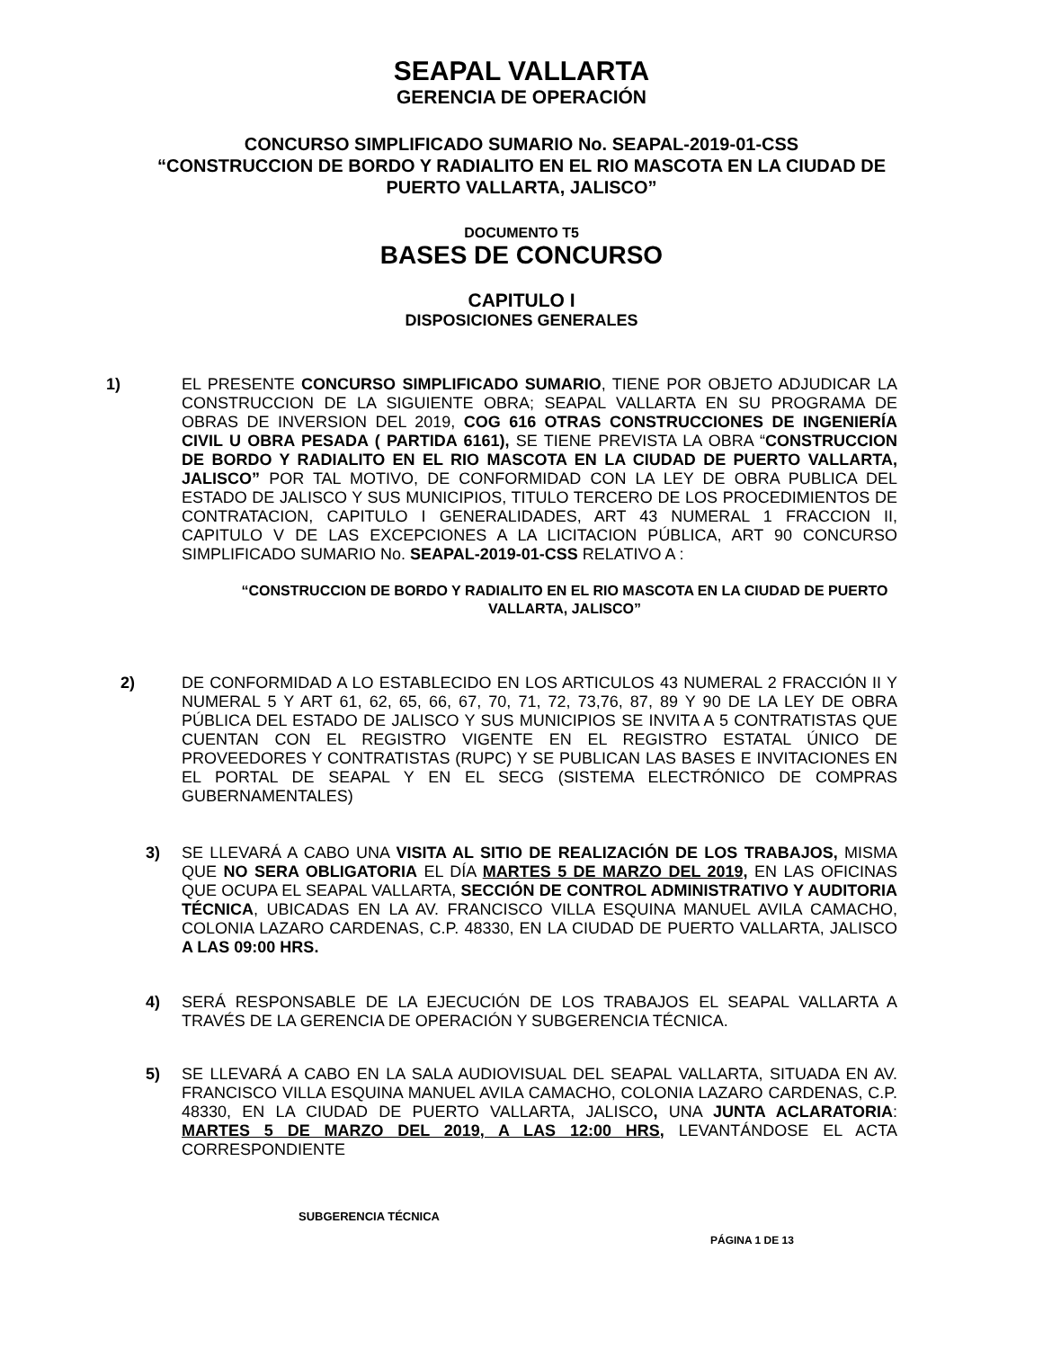SEAPAL VALLARTA
GERENCIA DE OPERACIÓN
CONCURSO SIMPLIFICADO SUMARIO No. SEAPAL-2019-01-CSS
“CONSTRUCCION DE BORDO Y RADIALITO EN EL RIO MASCOTA EN LA CIUDAD DE PUERTO VALLARTA, JALISCO”
DOCUMENTO T5
BASES DE CONCURSO
CAPITULO I
DISPOSICIONES GENERALES
1) EL PRESENTE CONCURSO SIMPLIFICADO SUMARIO, TIENE POR OBJETO ADJUDICAR LA CONSTRUCCION DE LA SIGUIENTE OBRA; SEAPAL VALLARTA EN SU PROGRAMA DE OBRAS DE INVERSION DEL 2019, COG 616 OTRAS CONSTRUCCIONES DE INGENIERÍA CIVIL U OBRA PESADA ( PARTIDA 6161), SE TIENE PREVISTA LA OBRA “CONSTRUCCION DE BORDO Y RADIALITO EN EL RIO MASCOTA EN LA CIUDAD DE PUERTO VALLARTA, JALISCO” POR TAL MOTIVO, DE CONFORMIDAD CON LA LEY DE OBRA PUBLICA DEL ESTADO DE JALISCO Y SUS MUNICIPIOS, TITULO TERCERO DE LOS PROCEDIMIENTOS DE CONTRATACION, CAPITULO I GENERALIDADES, ART 43 NUMERAL 1 FRACCION II, CAPITULO V DE LAS EXCEPCIONES A LA LICITACION PÚBLICA, ART 90 CONCURSO SIMPLIFICADO SUMARIO No. SEAPAL-2019-01-CSS RELATIVO A :
“CONSTRUCCION DE BORDO Y RADIALITO EN EL RIO MASCOTA EN LA CIUDAD DE PUERTO VALLARTA, JALISCO”
2) DE CONFORMIDAD A LO ESTABLECIDO EN LOS ARTICULOS 43 NUMERAL 2 FRACCIÓN II Y NUMERAL 5 Y ART 61, 62, 65, 66, 67, 70, 71, 72, 73,76, 87, 89 Y 90 DE LA LEY DE OBRA PÚBLICA DEL ESTADO DE JALISCO Y SUS MUNICIPIOS SE INVITA A 5 CONTRATISTAS QUE CUENTAN CON EL REGISTRO VIGENTE EN EL REGISTRO ESTATAL ÚNICO DE PROVEEDORES Y CONTRATISTAS (RUPC) Y SE PUBLICAN LAS BASES E INVITACIONES EN EL PORTAL DE SEAPAL Y EN EL SECG (SISTEMA ELECTRÓNICO DE COMPRAS GUBERNAMENTALES)
3) SE LLEVARÁ A CABO UNA VISITA AL SITIO DE REALIZACIÓN DE LOS TRABAJOS, MISMA QUE NO SERA OBLIGATORIA EL DÍA MARTES 5 DE MARZO DEL 2019, EN LAS OFICINAS QUE OCUPA EL SEAPAL VALLARTA, SECCIÓN DE CONTROL ADMINISTRATIVO Y AUDITORIA TÉCNICA, UBICADAS EN LA AV. FRANCISCO VILLA ESQUINA MANUEL AVILA CAMACHO, COLONIA LAZARO CARDENAS, C.P. 48330, EN LA CIUDAD DE PUERTO VALLARTA, JALISCO A LAS 09:00 HRS.
4) SERÁ RESPONSABLE DE LA EJECUCIÓN DE LOS TRABAJOS EL SEAPAL VALLARTA A TRAVÉS DE LA GERENCIA DE OPERACIÓN Y SUBGERENCIA TÉCNICA.
5) SE LLEVARÁ A CABO EN LA SALA AUDIOVISUAL DEL SEAPAL VALLARTA, SITUADA EN AV. FRANCISCO VILLA ESQUINA MANUEL AVILA CAMACHO, COLONIA LAZARO CARDENAS, C.P. 48330, EN LA CIUDAD DE PUERTO VALLARTA, JALISCO, UNA JUNTA ACLARATORIA: MARTES 5 DE MARZO DEL 2019, A LAS 12:00 HRS, LEVANTÁNDOSE EL ACTA CORRESPONDIENTE
SUBGERENCIA TÉCNICA
PÁGINA 1 DE 13